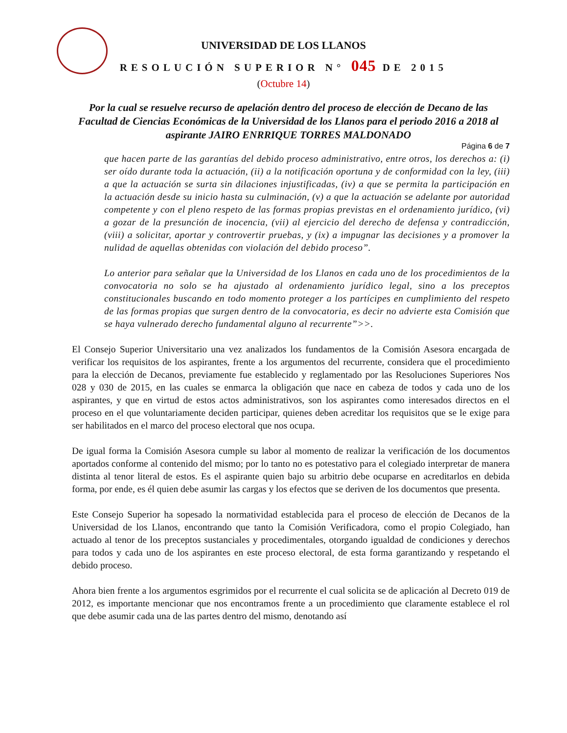UNIVERSIDAD DE LOS LLANOS
RESOLUCIÓN SUPERIOR N° 045 DE 2015
(Octubre 14)
Por la cual se resuelve recurso de apelación dentro del proceso de elección de Decano de las Facultad de Ciencias Económicas de la Universidad de los Llanos para el periodo 2016 a 2018 al aspirante JAIRO ENRRIQUE TORRES MALDONADO
Página 6 de 7
que hacen parte de las garantías del debido proceso administrativo, entre otros, los derechos a: (i) ser oído durante toda la actuación, (ii) a la notificación oportuna y de conformidad con la ley, (iii) a que la actuación se surta sin dilaciones injustificadas, (iv) a que se permita la participación en la actuación desde su inicio hasta su culminación, (v) a que la actuación se adelante por autoridad competente y con el pleno respeto de las formas propias previstas en el ordenamiento jurídico, (vi) a gozar de la presunción de inocencia, (vii) al ejercicio del derecho de defensa y contradicción, (viii) a solicitar, aportar y controvertir pruebas, y (ix) a impugnar las decisiones y a promover la nulidad de aquellas obtenidas con violación del debido proceso”.
Lo anterior para señalar que la Universidad de los Llanos en cada uno de los procedimientos de la convocatoria no solo se ha ajustado al ordenamiento jurídico legal, sino a los preceptos constitucionales buscando en todo momento proteger a los partícipes en cumplimiento del respeto de las formas propias que surgen dentro de la convocatoria, es decir no advierte esta Comisión que se haya vulnerado derecho fundamental alguno al recurrente”>>.
El Consejo Superior Universitario una vez analizados los fundamentos de la Comisión Asesora encargada de verificar los requisitos de los aspirantes, frente a los argumentos del recurrente, considera que el procedimiento para la elección de Decanos, previamente fue establecido y reglamentado por las Resoluciones Superiores Nos 028 y 030 de 2015, en las cuales se enmarca la obligación que nace en cabeza de todos y cada uno de los aspirantes, y que en virtud de estos actos administrativos, son los aspirantes como interesados directos en el proceso en el que voluntariamente deciden participar, quienes deben acreditar los requisitos que se le exige para ser habilitados en el marco del proceso electoral que nos ocupa.
De igual forma la Comisión Asesora cumple su labor al momento de realizar la verificación de los documentos aportados conforme al contenido del mismo; por lo tanto no es potestativo para el colegiado interpretar de manera distinta al tenor literal de estos. Es el aspirante quien bajo su arbitrio debe ocuparse en acreditarlos en debida forma, por ende, es él quien debe asumir las cargas y los efectos que se deriven de los documentos que presenta.
Este Consejo Superior ha sopesado la normatividad establecida para el proceso de elección de Decanos de la Universidad de los Llanos, encontrando que tanto la Comisión Verificadora, como el propio Colegiado, han actuado al tenor de los preceptos sustanciales y procedimentales, otorgando igualdad de condiciones y derechos para todos y cada uno de los aspirantes en este proceso electoral, de esta forma garantizando y respetando el debido proceso.
Ahora bien frente a los argumentos esgrimidos por el recurrente el cual solicita se de aplicación al Decreto 019 de 2012, es importante mencionar que nos encontramos frente a un procedimiento que claramente establece el rol que debe asumir cada una de las partes dentro del mismo, denotando así